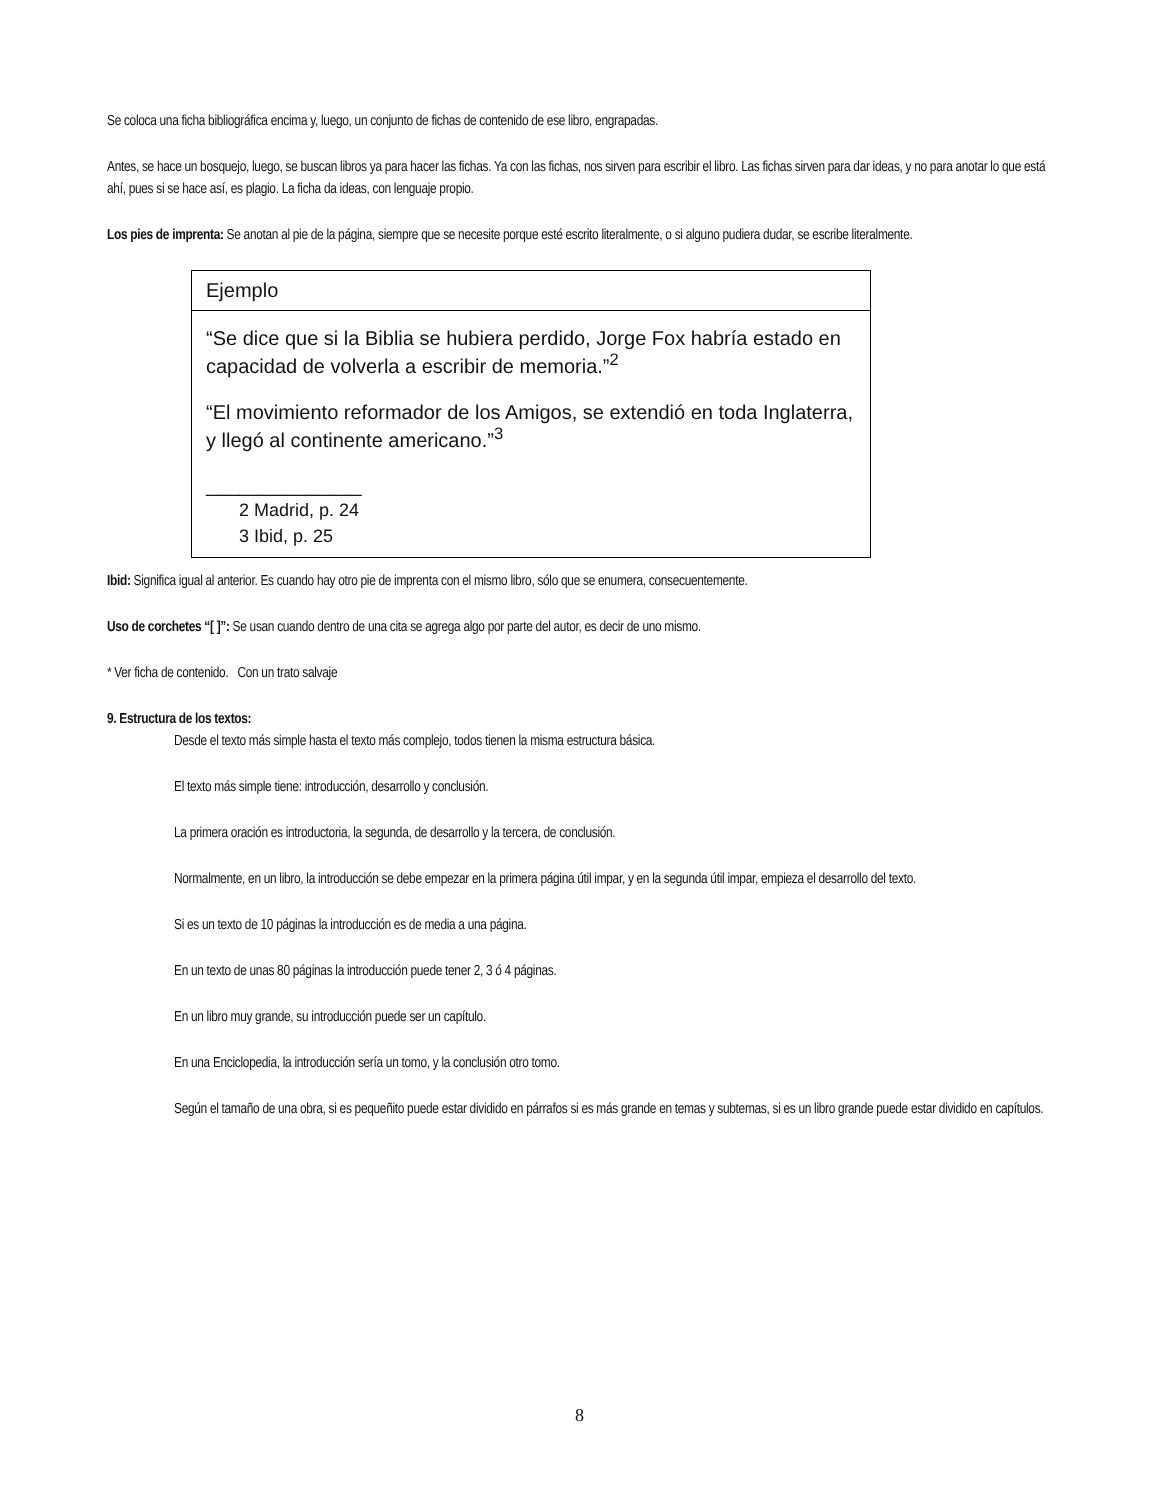Se coloca una ficha bibliográfica encima y, luego, un conjunto de fichas de contenido de ese libro, engrapadas.
Antes, se hace un bosquejo, luego, se buscan libros ya para hacer las fichas. Ya con las fichas, nos sirven para escribir el libro. Las fichas sirven para dar ideas, y no para anotar lo que está ahí, pues si se hace así, es plagio. La ficha da ideas, con lenguaje propio.
Los pies de imprenta: Se anotan al pie de la página, siempre que se necesite porque esté escrito literalmente, o si alguno pudiera dudar, se escribe literalmente.
| Ejemplo |
| “Se dice que si la Biblia se hubiera perdido, Jorge Fox habría estado en capacidad de volverla a escribir de memoria.”<sup>2</sup> “El movimiento reformador de los Amigos, se extendió en toda Inglaterra, y llegó al continente americano.”<sup>3</sup> ______________ 2 Madrid, p. 24 3 Ibid, p. 25 |
Ibid: Significa igual al anterior. Es cuando hay otro pie de imprenta con el mismo libro, sólo que se enumera, consecuentemente.
Uso de corchetes “[ ]”: Se usan cuando dentro de una cita se agrega algo por parte del autor, es decir de uno mismo.
* Ver ficha de contenido. Con un trato salvaje
9. Estructura de los textos:
Desde el texto más simple hasta el texto más complejo, todos tienen la misma estructura básica.
El texto más simple tiene: introducción, desarrollo y conclusión.
La primera oración es introductoria, la segunda, de desarrollo y la tercera, de conclusión.
Normalmente, en un libro, la introducción se debe empezar en la primera página útil impar, y en la segunda útil impar, empieza el desarrollo del texto.
Si es un texto de 10 páginas la introducción es de media a una página.
En un texto de unas 80 páginas la introducción puede tener 2, 3 ó 4 páginas.
En un libro muy grande, su introducción puede ser un capítulo.
En una Enciclopedia, la introducción sería un tomo, y la conclusión otro tomo.
Según el tamaño de una obra, si es pequeñito puede estar dividido en párrafos si es más grande en temas y subtemas, si es un libro grande puede estar dividido en capítulos.
8